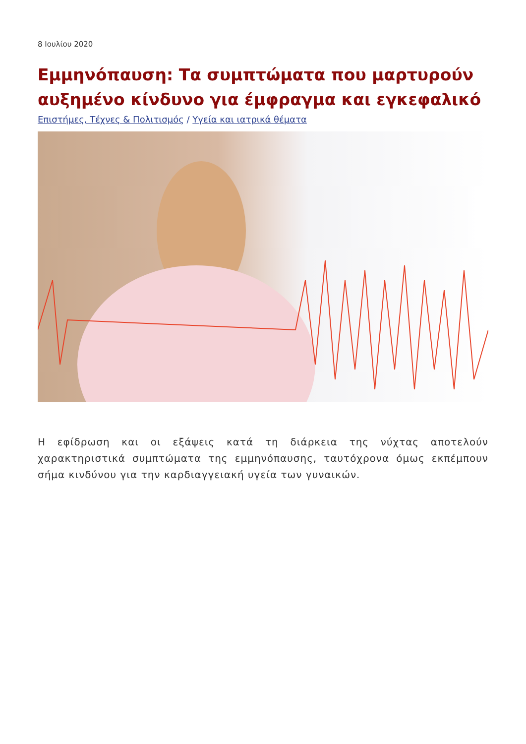8 Ιουλίου 2020
Εμμηνόπαυση: Τα συμπτώματα που μαρτυρούν αυξημένο κίνδυνο για έμφραγμα και εγκεφαλικό
Επιστήμες, Τέχνες & Πολιτισμός / Υγεία και ιατρικά θέματα
Η εφίδρωση και οι εξάψεις κατά τη διάρκεια της νύχτας αποτελούν χαρακτηριστικά συμπτώματα της εμμηνόπαυσης, ταυτόχρονα όμως εκπέμπουν σήμα κινδύνου για την καρδιαγγειακή υγεία των γυναικών.